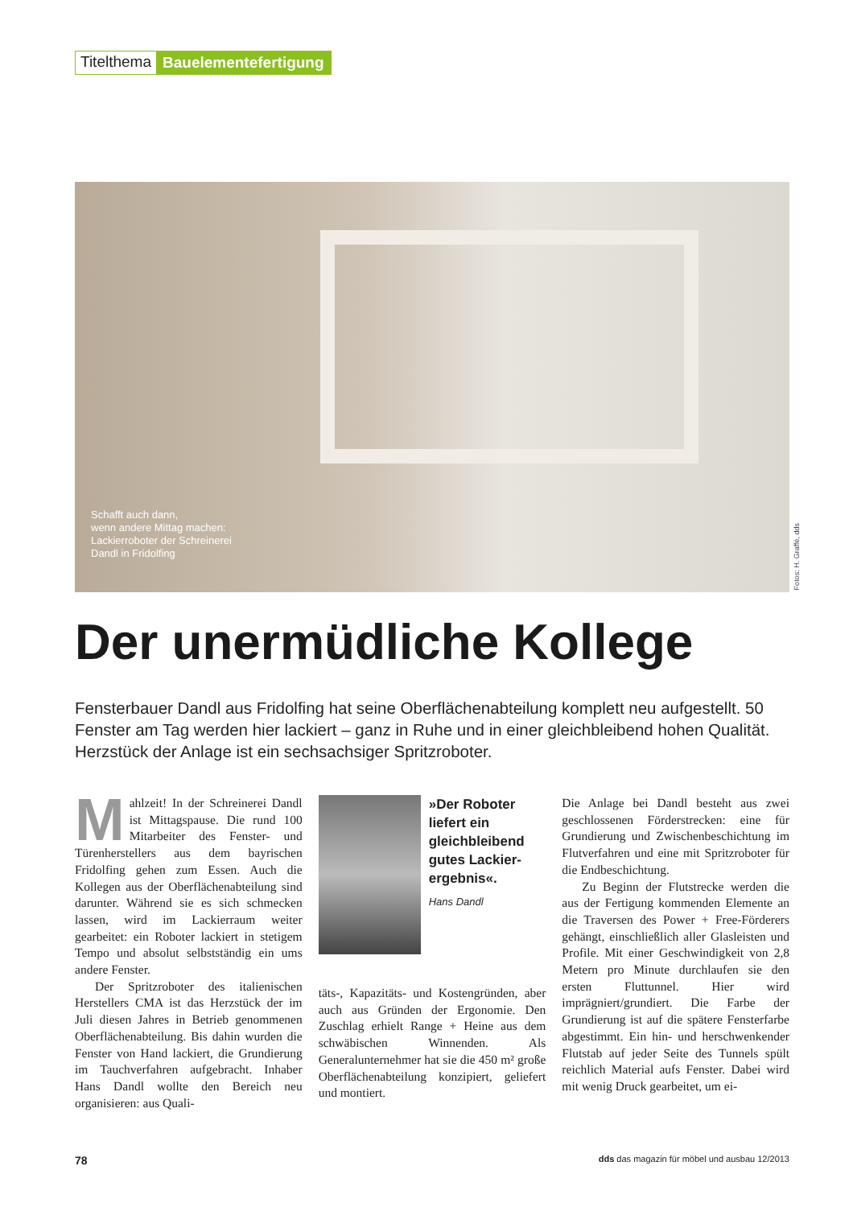Titelthema Bauelementefertigung
Schafft auch dann,
wenn andere Mittag machen:
Lackierroboter der Schreinerei
Dandl in Fridolfing
Fotos: H. Graffé, dds
Der unermüdliche Kollege
Fensterbauer Dandl aus Fridolfing hat seine Oberflächenabteilung komplett neu aufgestellt. 50 Fenster am Tag werden hier lackiert – ganz in Ruhe und in einer gleichbleibend hohen Qualität. Herzstück der Anlage ist ein sechsachsiger Spritzroboter.
Mahlzeit! In der Schreinerei Dandl ist Mittagspause. Die rund 100 Mitarbeiter des Fenster- und Türenherstellers aus dem bayrischen Fridolfing gehen zum Essen. Auch die Kollegen aus der Oberflächenabteilung sind darunter. Während sie es sich schmecken lassen, wird im Lackierraum weiter gearbeitet: ein Roboter lackiert in stetigem Tempo und absolut selbstständig ein ums andere Fenster.
Der Spritzroboter des italienischen Herstellers CMA ist das Herzstück der im Juli diesen Jahres in Betrieb genommenen Oberflächenabteilung. Bis dahin wurden die Fenster von Hand lackiert, die Grundierung im Tauchverfahren aufgebracht. Inhaber Hans Dandl wollte den Bereich neu organisieren: aus Quali-
»Der Roboter liefert ein gleichbleibend gutes Lackier­ergebnis«.
Hans Dandl
täts-, Kapazitäts- und Kostengründen, aber auch aus Gründen der Ergonomie. Den Zuschlag erhielt Range + Heine aus dem schwäbischen Winnenden. Als Generalunternehmer hat sie die 450 m² große Oberflächenabteilung konzipiert, geliefert und montiert.
Die Anlage bei Dandl besteht aus zwei geschlossenen Förderstrecken: eine für Grundierung und Zwischenbeschichtung im Flutverfahren und eine mit Spritzroboter für die Endbeschichtung.
Zu Beginn der Flutstrecke werden die aus der Fertigung kommenden Elemente an die Traversen des Power + Free-Förderers gehängt, einschließlich aller Glasleisten und Profile. Mit einer Geschwindigkeit von 2,8 Metern pro Minute durchlaufen sie den ersten Fluttunnel. Hier wird imprägniert/grundiert. Die Farbe der Grundierung ist auf die spätere Fensterfarbe abgestimmt. Ein hin- und herschwenkender Flutstab auf jeder Seite des Tunnels spült reichlich Material aufs Fenster. Dabei wird mit wenig Druck gearbeitet, um ei-
78 dds das magazin für möbel und ausbau 12/2013